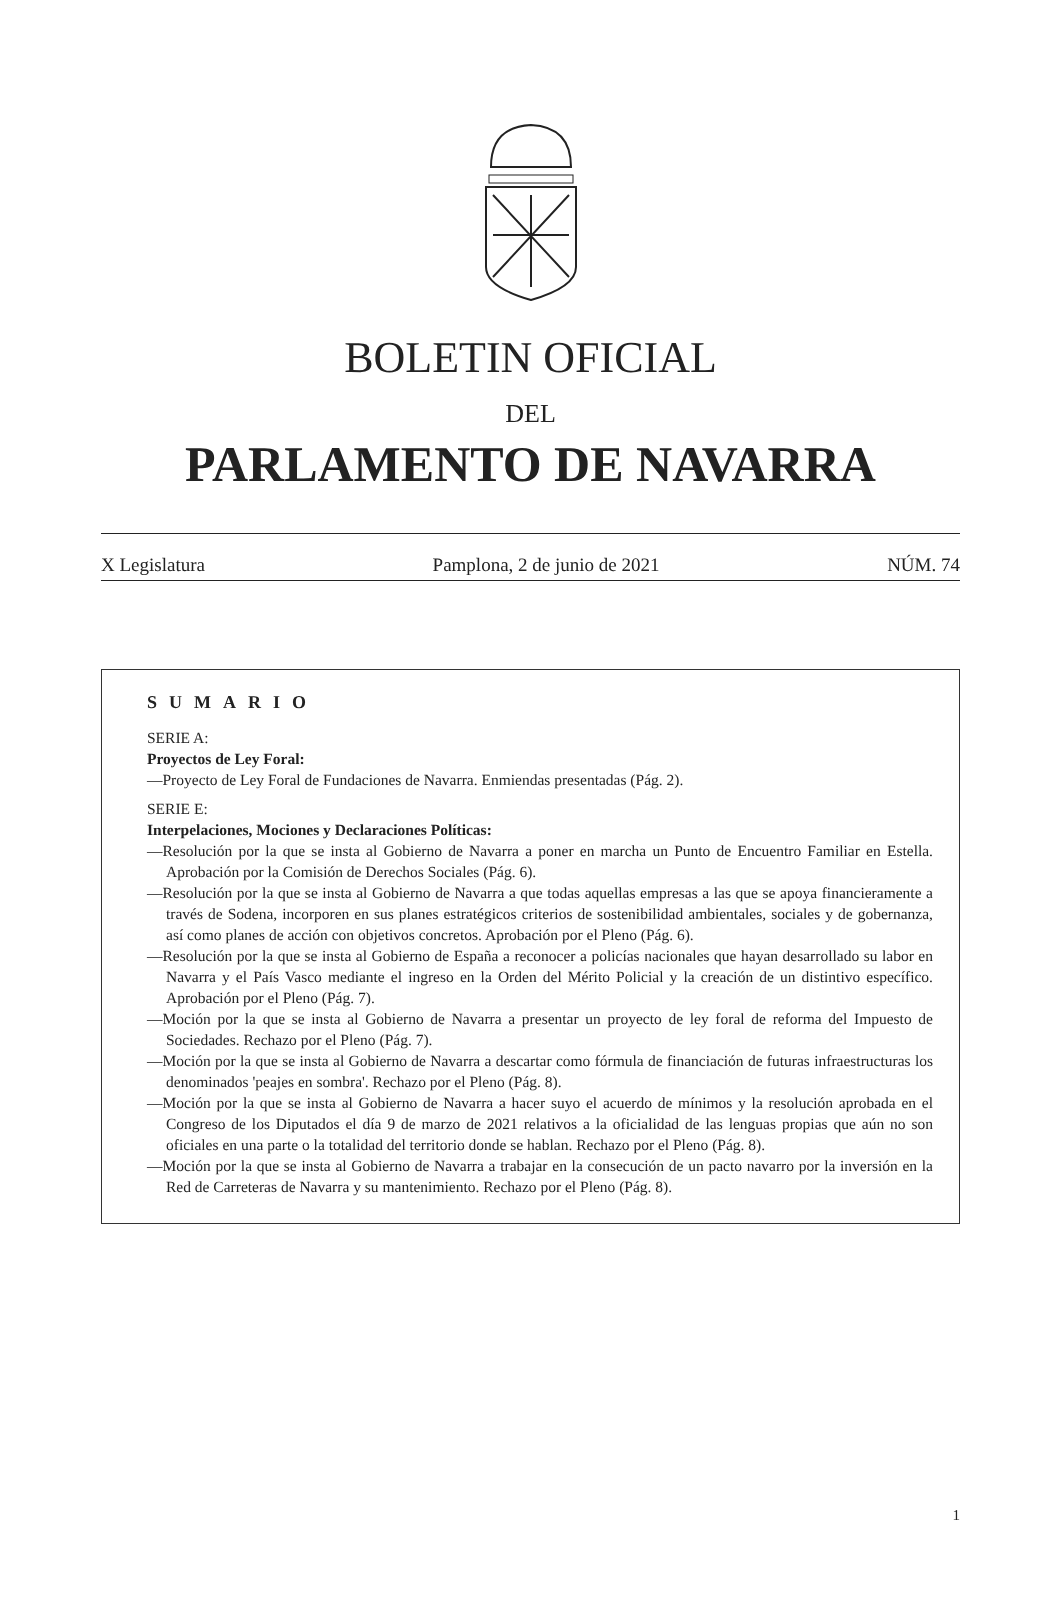BOLETIN OFICIAL
DEL
PARLAMENTO DE NAVARRA
X Legislatura Pamplona, 2 de junio de 2021 NÚM. 74
SUMARIO
SERIE A:
Proyectos de Ley Foral:
—Proyecto de Ley Foral de Fundaciones de Navarra. Enmiendas presentadas (Pág. 2).
SERIE E:
Interpelaciones, Mociones y Declaraciones Políticas:
—Resolución por la que se insta al Gobierno de Navarra a poner en marcha un Punto de Encuentro Familiar en Estella. Aprobación por la Comisión de Derechos Sociales (Pág. 6).
—Resolución por la que se insta al Gobierno de Navarra a que todas aquellas empresas a las que se apoya financieramente a través de Sodena, incorporen en sus planes estratégicos criterios de sostenibilidad ambientales, sociales y de gobernanza, así como planes de acción con objetivos concretos. Aprobación por el Pleno (Pág. 6).
—Resolución por la que se insta al Gobierno de España a reconocer a policías nacionales que hayan desarrollado su labor en Navarra y el País Vasco mediante el ingreso en la Orden del Mérito Policial y la creación de un distintivo específico. Aprobación por el Pleno (Pág. 7).
—Moción por la que se insta al Gobierno de Navarra a presentar un proyecto de ley foral de reforma del Impuesto de Sociedades. Rechazo por el Pleno (Pág. 7).
—Moción por la que se insta al Gobierno de Navarra a descartar como fórmula de financiación de futuras infraestructuras los denominados 'peajes en sombra'. Rechazo por el Pleno (Pág. 8).
—Moción por la que se insta al Gobierno de Navarra a hacer suyo el acuerdo de mínimos y la resolución aprobada en el Congreso de los Diputados el día 9 de marzo de 2021 relativos a la oficialidad de las lenguas propias que aún no son oficiales en una parte o la totalidad del territorio donde se hablan. Rechazo por el Pleno (Pág. 8).
—Moción por la que se insta al Gobierno de Navarra a trabajar en la consecución de un pacto navarro por la inversión en la Red de Carreteras de Navarra y su mantenimiento. Rechazo por el Pleno (Pág. 8).
1